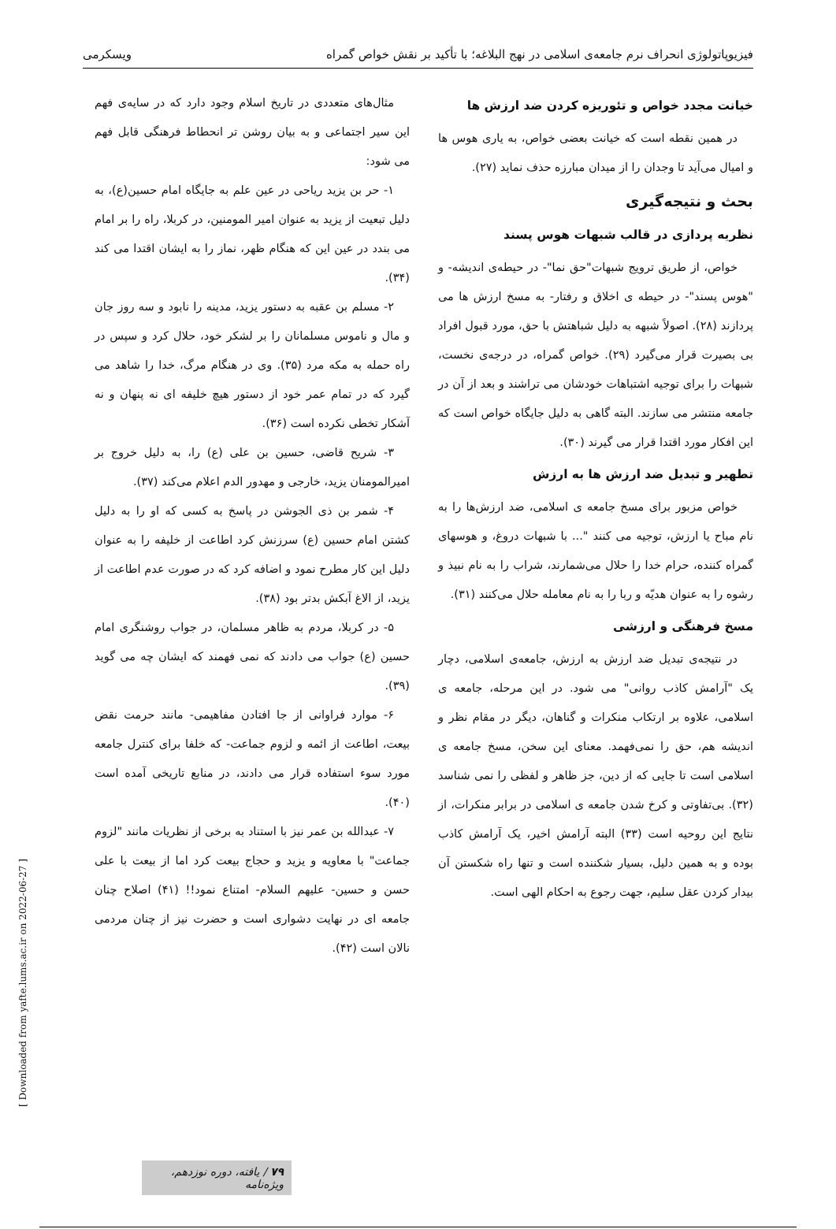فیزیوپاتولوژی انحراف نرم جامعه‌ی اسلامی در نهج البلاغه؛ با تأکید بر نقش خواص گمراه ویسکرمی
خیانت مجدد خواص و تئوریزه کردن ضد ارزش ها
در همین نقطه است که خیانت بعضی خواص، به یاری هوس ها و امیال می‌آید تا وجدان را از میدان مبارزه حذف نماید (۲۷).
بحث و نتیجه‌گیری
نظریه پردازی در قالب شبهات هوس پسند
خواص، از طریق ترویج شبهات"حق نما"- در حیطه‌ی اندیشه- و "هوس پسند"- در حیطه ی اخلاق و رفتار- به مسخ ارزش ها می پردازند (۲۸). اصولاً شبهه به دلیل شباهتش با حق، مورد قبول افراد بی بصیرت قرار می‌گیرد (۲۹). خواص گمراه، در درجه‌ی نخست، شبهات را برای توجیه اشتباهات خودشان می تراشند و بعد از آن در جامعه منتشر می سازند. البته گاهی به دلیل جایگاه خواص است که این افکار مورد اقتدا قرار می گیرند (۳۰).
تطهیر و تبدیل ضد ارزش ها به ارزش
خواص مزبور برای مسخ جامعه ی اسلامی، ضد ارزش‌ها را به نام مباح یا ارزش، توجیه می کنند "... با شبهات دروغ، و هوسهای گمراه کننده، حرام خدا را حلال می‌شمارند، شراب را به نام نبیذ و رشوه را به عنوان هدیّه و ربا را به نام معامله حلال می‌کنند (۳۱).
مسخ فرهنگی و ارزشی
در نتیجه‌ی تبدیل ضد ارزش به ارزش، جامعه‌ی اسلامی، دچار یک "آرامش کاذب روانی" می شود. در این مرحله، جامعه ی اسلامی، علاوه بر ارتکاب منکرات و گناهان، دیگر در مقام نظر و اندیشه هم، حق را نمی‌فهمد. معنای این سخن، مسخ جامعه ی اسلامی است تا جایی که از دین، جز ظاهر و لفظی را نمی شناسد (۳۲). بی‌تفاوتی و کرخ شدن جامعه ی اسلامی در برابر منکرات، از نتایج این روحیه است (۳۳) البته آرامش اخیر، یک آرامش کاذب بوده و به همین دلیل، بسیار شکننده است و تنها راه شکستن آن بیدار کردن عقل سلیم، جهت رجوع به احکام الهی است.
مثال‌های متعددی در تاریخ اسلام وجود دارد که در سایه‌ی فهم این سیر اجتماعی و به بیان روشن تر انحطاط فرهنگی قابل فهم می شود:
۱- حر بن یزید ریاحی در عین علم به جایگاه امام حسین(ع)، به دلیل تبعیت از یزید به عنوان امیر المومنین، در کربلا، راه را بر امام می بندد در عین این که هنگام ظهر، نماز را به ایشان اقتدا می کند (۳۴).
۲- مسلم بن عقبه به دستور یزید، مدینه را نابود و سه روز جان و مال و ناموس مسلمانان را بر لشکر خود، حلال کرد و سپس در راه حمله به مکه مرد (۳۵). وی در هنگام مرگ، خدا را شاهد می گیرد که در تمام عمر خود از دستور هیچ خلیفه ای نه پنهان و نه آشکار تخطی نکرده است (۳۶).
۳- شریح قاضی، حسین بن علی (ع) را، به دلیل خروج بر امیرالمومنان یزید، خارجی و مهدور الدم اعلام می‌کند (۳۷).
۴- شمر بن ذی الجوشن در پاسخ به کسی که او را به دلیل کشتن امام حسین (ع) سرزنش کرد اطاعت از خلیفه را به عنوان دلیل این کار مطرح نمود و اضافه کرد که در صورت عدم اطاعت از یزید، از الاغ آبکش بدتر بود (۳۸).
۵- در کربلا، مردم به ظاهر مسلمان، در جواب روشنگری امام حسین (ع) جواب می دادند که نمی فهمند که ایشان چه می گوید (۳۹).
۶- موارد فراوانی از جا افتادن مفاهیمی- مانند حرمت نقض بیعت، اطاعت از ائمه و لزوم جماعت- که خلفا برای کنترل جامعه مورد سوء استفاده قرار می دادند، در منابع تاریخی آمده است (۴۰).
۷- عبدالله بن عمر نیز با استناد به برخی از نظریات مانند "لزوم جماعت" با معاویه و یزید و حجاج بیعت کرد اما از بیعت با علی حسن و حسین- علیهم السلام- امتناع نمود!! (۴۱) اصلاح چنان جامعه ای در نهایت دشواری است و حضرت نیز از چنان مردمی نالان است (۴۲).
[ Downloaded from yafte.lums.ac.ir on 2022-06-27 ]
۷۹ / یافته، دوره نوزدهم، ویژه‌نامه